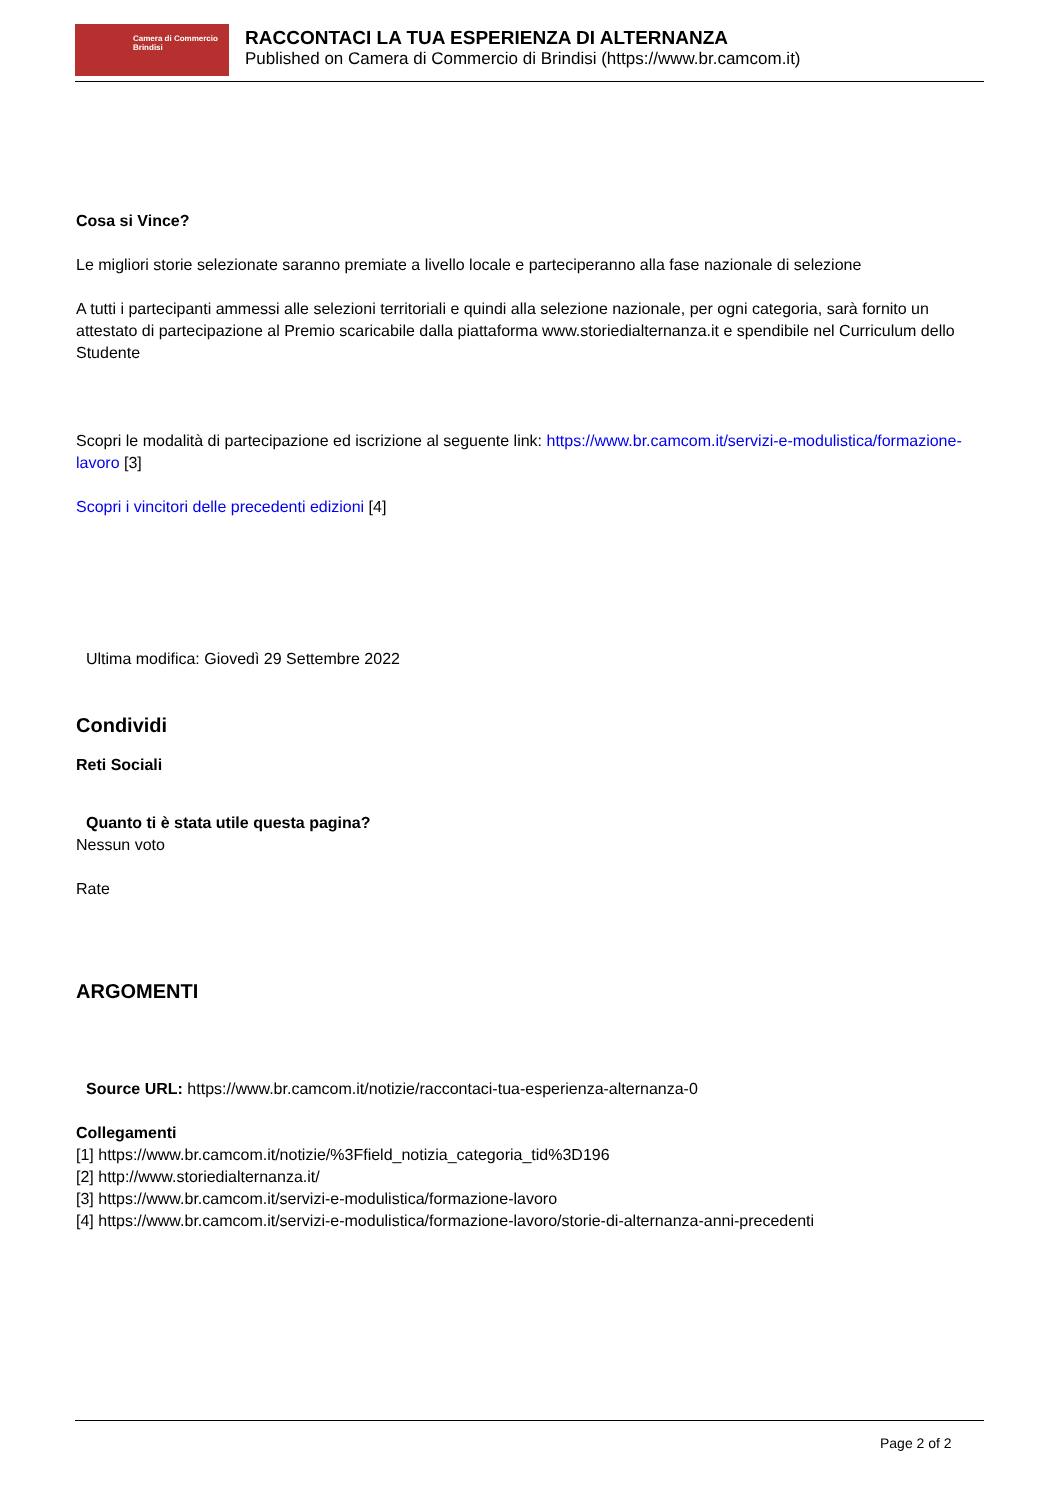Camera di Commercio
Brindisi
RACCONTACI LA TUA ESPERIENZA DI ALTERNANZA
Published on Camera di Commercio di Brindisi (https://www.br.camcom.it)
Cosa si Vince?
Le migliori storie selezionate saranno premiate a livello locale e parteciperanno alla fase nazionale di selezione
A tutti i partecipanti ammessi alle selezioni territoriali e quindi alla selezione nazionale, per ogni categoria, sarà fornito un attestato di partecipazione al Premio scaricabile dalla piattaforma www.storiedialternanza.it e spendibile nel Curriculum dello Studente
Scopri le modalità di partecipazione ed iscrizione al seguente link: https://www.br.camcom.it/servizi-e-modulistica/formazione-lavoro [3]
Scopri i vincitori delle precedenti edizioni [4]
Ultima modifica: Giovedì 29 Settembre 2022
Condividi
Reti Sociali
Quanto ti è stata utile questa pagina?
Nessun voto
Rate
ARGOMENTI
Source URL: https://www.br.camcom.it/notizie/raccontaci-tua-esperienza-alternanza-0
Collegamenti
[1] https://www.br.camcom.it/notizie/%3Ffield_notizia_categoria_tid%3D196
[2] http://www.storiedialternanza.it/
[3] https://www.br.camcom.it/servizi-e-modulistica/formazione-lavoro
[4] https://www.br.camcom.it/servizi-e-modulistica/formazione-lavoro/storie-di-alternanza-anni-precedenti
Page 2 of 2